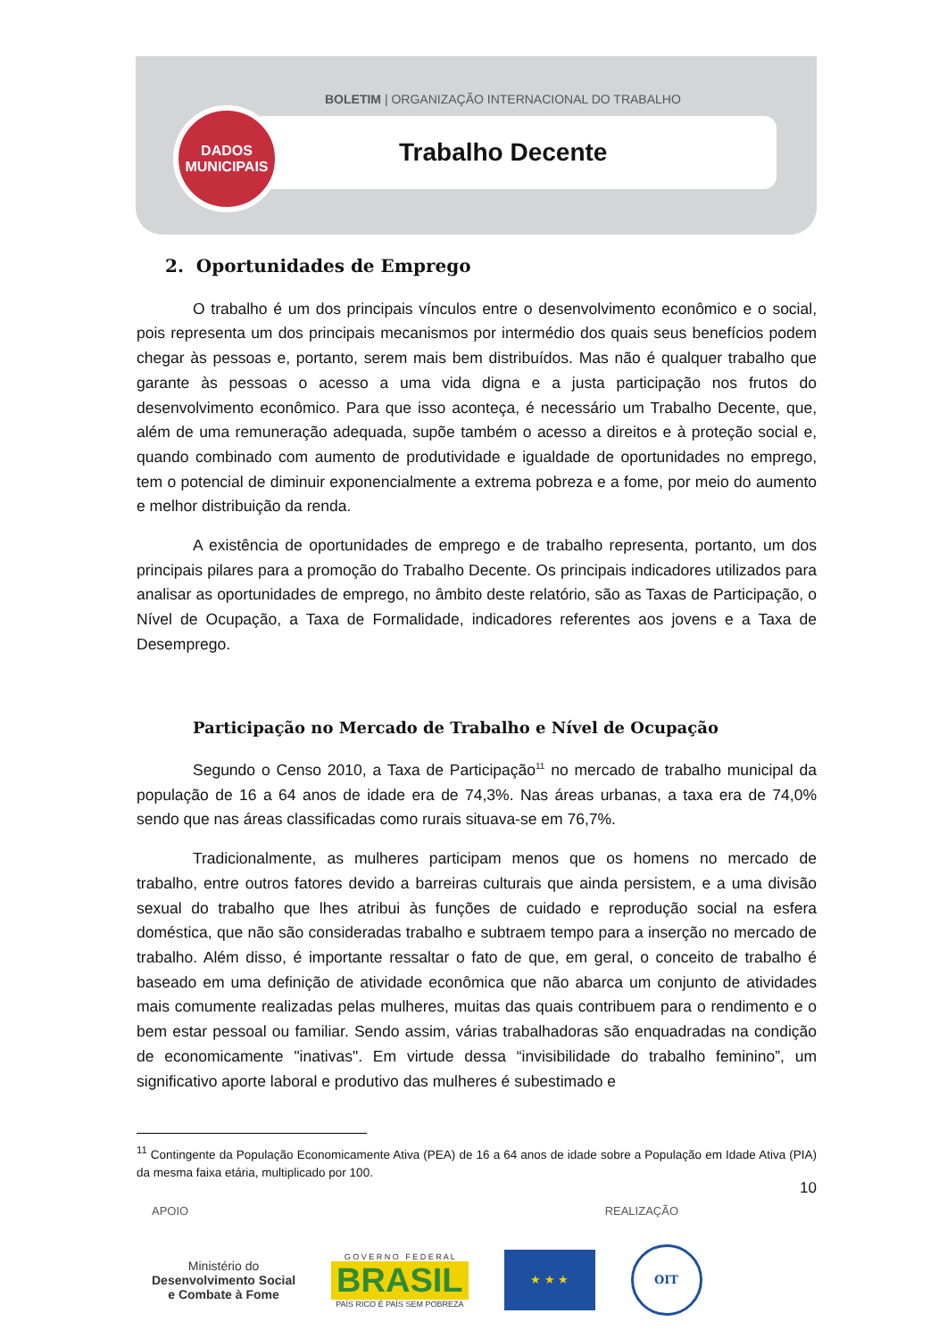BOLETIM | ORGANIZAÇÃO INTERNACIONAL DO TRABALHO
DADOS
MUNICIPAIS
Trabalho Decente
2. Oportunidades de Emprego
O trabalho é um dos principais vínculos entre o desenvolvimento econômico e o social, pois representa um dos principais mecanismos por intermédio dos quais seus benefícios podem chegar às pessoas e, portanto, serem mais bem distribuídos. Mas não é qualquer trabalho que garante às pessoas o acesso a uma vida digna e a justa participação nos frutos do desenvolvimento econômico. Para que isso aconteça, é necessário um Trabalho Decente, que, além de uma remuneração adequada, supõe também o acesso a direitos e à proteção social e, quando combinado com aumento de produtividade e igualdade de oportunidades no emprego, tem o potencial de diminuir exponencialmente a extrema pobreza e a fome, por meio do aumento e melhor distribuição da renda.
A existência de oportunidades de emprego e de trabalho representa, portanto, um dos principais pilares para a promoção do Trabalho Decente. Os principais indicadores utilizados para analisar as oportunidades de emprego, no âmbito deste relatório, são as Taxas de Participação, o Nível de Ocupação, a Taxa de Formalidade, indicadores referentes aos jovens e a Taxa de Desemprego.
Participação no Mercado de Trabalho e Nível de Ocupação
Segundo o Censo 2010, a Taxa de Participação<sup>11</sup> no mercado de trabalho municipal da população de 16 a 64 anos de idade era de 74,3%. Nas áreas urbanas, a taxa era de 74,0% sendo que nas áreas classificadas como rurais situava-se em 76,7%.
Tradicionalmente, as mulheres participam menos que os homens no mercado de trabalho, entre outros fatores devido a barreiras culturais que ainda persistem, e a uma divisão sexual do trabalho que lhes atribui às funções de cuidado e reprodução social na esfera doméstica, que não são consideradas trabalho e subtraem tempo para a inserção no mercado de trabalho. Além disso, é importante ressaltar o fato de que, em geral, o conceito de trabalho é baseado em uma definição de atividade econômica que não abarca um conjunto de atividades mais comumente realizadas pelas mulheres, muitas das quais contribuem para o rendimento e o bem estar pessoal ou familiar. Sendo assim, várias trabalhadoras são enquadradas na condição de economicamente "inativas". Em virtude dessa “invisibilidade do trabalho feminino”, um significativo aporte laboral e produtivo das mulheres é subestimado e
<sup>11</sup> Contingente da População Economicamente Ativa (PEA) de 16 a 64 anos de idade sobre a População em Idade Ativa (PIA) da mesma faixa etária, multiplicado por 100.
10
APOIO REALIZAÇÃO
Ministério do
Desenvolvimento Social
e Combate à Fome
G O V E R N O F E D E R A L
BRASIL
PAÍS RICO É PAÍS SEM POBREZA
★ ★ ★
OIT